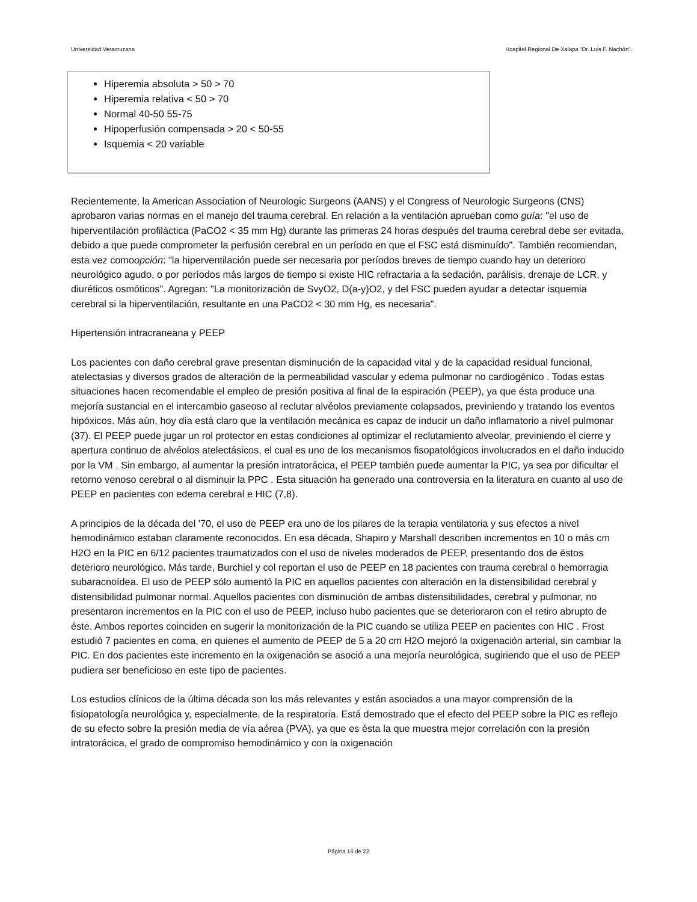Universidad Veracruzana Hospital Regional De Xalapa “Dr. Luis F. Nachón”.
Hiperemia absoluta > 50 > 70
Hiperemia relativa < 50 > 70
Normal 40-50 55-75
Hipoperfusión compensada > 20 < 50-55
Isquemia < 20 variable
Recientemente, la American Association of Neurologic Surgeons (AANS) y el Congress of Neurologic Surgeons (CNS) aprobaron varias normas en el manejo del trauma cerebral. En relación a la ventilación aprueban como guía: "el uso de hiperventilación profiláctica (PaCO2 < 35 mm Hg) durante las primeras 24 horas después del trauma cerebral debe ser evitada, debido a que puede comprometer la perfusión cerebral en un período en que el FSC está disminuído". También recomiendan, esta vez comoopción: "la hiperventilación puede ser necesaria por períodos breves de tiempo cuando hay un deterioro neurológico agudo, o por períodos más largos de tiempo si existe HIC refractaria a la sedación, parálisis, drenaje de LCR, y diuréticos osmóticos". Agregan: "La monitorización de SvyO2, D(a-y)O2, y del FSC pueden ayudar a detectar isquemia cerebral si la hiperventilación, resultante en una PaCO2 < 30 mm Hg, es necesaria".
Hipertensión intracraneana y PEEP
Los pacientes con daño cerebral grave presentan disminución de la capacidad vital y de la capacidad residual funcional, atelectasias y diversos grados de alteración de la permeabilidad vascular y edema pulmonar no cardiogénico . Todas estas situaciones hacen recomendable el empleo de presión positiva al final de la espiración (PEEP), ya que ésta produce una mejoría sustancial en el intercambio gaseoso al reclutar alvéolos previamente colapsados, previniendo y tratando los eventos hipóxicos. Más aún, hoy día está claro que la ventilación mecánica es capaz de inducir un daño inflamatorio a nivel pulmonar (37). El PEEP puede jugar un rol protector en estas condiciones al optimizar el reclutamiento alveolar, previniendo el cierre y apertura continuo de alvéolos atelectásicos, el cual es uno de los mecanismos fisopatológicos involucrados en el daño inducido por la VM . Sin embargo, al aumentar la presión intratorácica, el PEEP también puede aumentar la PIC, ya sea por dificultar el retorno venoso cerebral o al disminuir la PPC . Esta situación ha generado una controversia en la literatura en cuanto al uso de PEEP en pacientes con edema cerebral e HIC (7,8).
A principios de la década del '70, el uso de PEEP era uno de los pilares de la terapia ventilatoria y sus efectos a nivel hemodinámico estaban claramente reconocidos. En esa década, Shapiro y Marshall describen incrementos en 10 o más cm H2O en la PIC en 6/12 pacientes traumatizados con el uso de niveles moderados de PEEP, presentando dos de éstos deterioro neurológico. Más tarde, Burchiel y col reportan el uso de PEEP en 18 pacientes con trauma cerebral o hemorragia subaracnoídea. El uso de PEEP sólo aumentó la PIC en aquellos pacientes con alteración en la distensibilidad cerebral y distensibilidad pulmonar normal. Aquellos pacientes con disminución de ambas distensibilidades, cerebral y pulmonar, no presentaron incrementos en la PIC con el uso de PEEP, incluso hubo pacientes que se deterioraron con el retiro abrupto de éste. Ambos reportes coinciden en sugerir la monitorización de la PIC cuando se utiliza PEEP en pacientes con HIC . Frost estudió 7 pacientes en coma, en quienes el aumento de PEEP de 5 a 20 cm H2O mejoró la oxigenación arterial, sin cambiar la PIC. En dos pacientes este incremento en la oxigenación se asoció a una mejoría neurológica, sugiriendo que el uso de PEEP pudiera ser beneficioso en este tipo de pacientes.
Los estudios clínicos de la última década son los más relevantes y están asociados a una mayor comprensión de la fisiopatología neurológica y, especialmente, de la respiratoria. Está demostrado que el efecto del PEEP sobre la PIC es reflejo de su efecto sobre la presión media de vía aérea (PVA), ya que es ésta la que muestra mejor correlación con la presión intratorácica, el grado de compromiso hemodinámico y con la oxigenación
Página 16 de 22